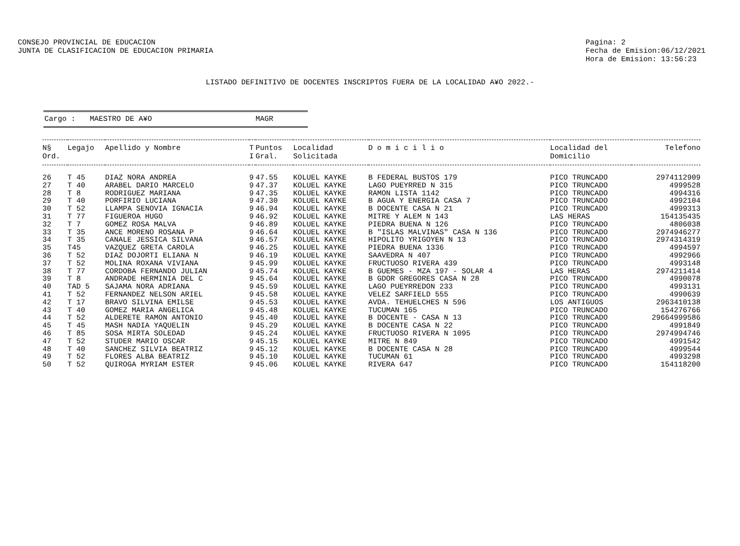CONSEJO PROVINCIAL DE EDUCACION
JUNTA DE CLASIFICACION DE EDUCACION PRIMARIA
Pagina: 2
Fecha de Emision:06/12/2021
Hora de Emision: 13:56:23
LISTADO DEFINITIVO DE DOCENTES INSCRIPTOS FUERA DE LA LOCALIDAD A¥O 2022.-
Cargo : MAESTRO DE A¥O MAGR
| N§ Ord. | Legajo | Apellido y Nombre | T I | Puntos Gral. | Localidad Solicitada | D o m i c i l i o | Localidad del Domicilio | Telefono |
| --- | --- | --- | --- | --- | --- | --- | --- | --- |
| 26 | T 45 | DIAZ NORA ANDREA | 9 | 47.55 | KOLUEL KAYKE | B FEDERAL BUSTOS 179 | PICO TRUNCADO | 2974112909 |
| 27 | T 40 | ARABEL DARIO MARCELO | 9 | 47.37 | KOLUEL KAYKE | LAGO PUEYRRED N 315 | PICO TRUNCADO | 4999528 |
| 28 | T 8 | RODRIGUEZ MARIANA | 9 | 47.35 | KOLUEL KAYKE | RAMON LISTA 1142 | PICO TRUNCADO | 4994316 |
| 29 | T 40 | PORFIRIO LUCIANA | 9 | 47.30 | KOLUEL KAYKE | B AGUA Y ENERGIA CASA 7 | PICO TRUNCADO | 4992104 |
| 30 | T 52 | LLAMPA SENOVIA IGNACIA | 9 | 46.94 | KOLUEL KAYKE | B DOCENTE CASA N 21 | PICO TRUNCADO | 4999313 |
| 31 | T 77 | FIGUEROA HUGO | 9 | 46.92 | KOLUEL KAYKE | MITRE Y ALEM N 143 | LAS HERAS | 154135435 |
| 32 | T 7 | GOMEZ ROSA MALVA | 9 | 46.89 | KOLUEL KAYKE | PIEDRA BUENA N 126 | PICO TRUNCADO | 4806038 |
| 33 | T 35 | ANCE MORENO ROSANA P | 9 | 46.64 | KOLUEL KAYKE | B "ISLAS MALVINAS" CASA N 136 | PICO TRUNCADO | 2974946277 |
| 34 | T 35 | CANALE JESSICA SILVANA | 9 | 46.57 | KOLUEL KAYKE | HIPOLITO YRIGOYEN N 13 | PICO TRUNCADO | 2974314319 |
| 35 | T45 | VAZQUEZ GRETA CAROLA | 9 | 46.25 | KOLUEL KAYKE | PIEDRA BUENA 1336 | PICO TRUNCADO | 4994597 |
| 36 | T 52 | DIAZ DOJORTI ELIANA N | 9 | 46.19 | KOLUEL KAYKE | SAAVEDRA N 407 | PICO TRUNCADO | 4992966 |
| 37 | T 52 | MOLINA ROXANA VIVIANA | 9 | 45.99 | KOLUEL KAYKE | FRUCTUOSO RIVERA 439 | PICO TRUNCADO | 4993148 |
| 38 | T 77 | CORDOBA FERNANDO JULIAN | 9 | 45.74 | KOLUEL KAYKE | B GUEMES - MZA 197 - SOLAR 4 | LAS HERAS | 2974211414 |
| 39 | T 8 | ANDRADE HERMINIA DEL C | 9 | 45.64 | KOLUEL KAYKE | B GDOR GREGORES CASA N 28 | PICO TRUNCADO | 4990078 |
| 40 | TAD 5 | SAJAMA NORA ADRIANA | 9 | 45.59 | KOLUEL KAYKE | LAGO PUEYRREDON 233 | PICO TRUNCADO | 4993131 |
| 41 | T 52 | FERNANDEZ NELSON ARIEL | 9 | 45.58 | KOLUEL KAYKE | VELEZ SARFIELD 555 | PICO TRUNCADO | 4990639 |
| 42 | T 17 | BRAVO SILVINA EMILSE | 9 | 45.53 | KOLUEL KAYKE | AVDA. TEHUELCHES N 596 | LOS ANTIGUOS | 2963410138 |
| 43 | T 40 | GOMEZ MARIA ANGELICA | 9 | 45.48 | KOLUEL KAYKE | TUCUMAN 165 | PICO TRUNCADO | 154276766 |
| 44 | T 52 | ALDERETE RAMON ANTONIO | 9 | 45.40 | KOLUEL KAYKE | B DOCENTE - CASA N 13 | PICO TRUNCADO | 29664999586 |
| 45 | T 45 | MASH NADIA YAQUELIN | 9 | 45.29 | KOLUEL KAYKE | B DOCENTE CASA N 22 | PICO TRUNCADO | 4991849 |
| 46 | T 85 | SOSA MIRTA SOLEDAD | 9 | 45.24 | KOLUEL KAYKE | FRUCTUOSO RIVERA N 1095 | PICO TRUNCADO | 2974994746 |
| 47 | T 52 | STUDER MARIO OSCAR | 9 | 45.15 | KOLUEL KAYKE | MITRE N 849 | PICO TRUNCADO | 4991542 |
| 48 | T 40 | SANCHEZ SILVIA BEATRIZ | 9 | 45.12 | KOLUEL KAYKE | B DOCENTE CASA N 28 | PICO TRUNCADO | 4999544 |
| 49 | T 52 | FLORES ALBA BEATRIZ | 9 | 45.10 | KOLUEL KAYKE | TUCUMAN 61 | PICO TRUNCADO | 4993298 |
| 50 | T 52 | QUIROGA MYRIAM ESTER | 9 | 45.06 | KOLUEL KAYKE | RIVERA 647 | PICO TRUNCADO | 154118200 |